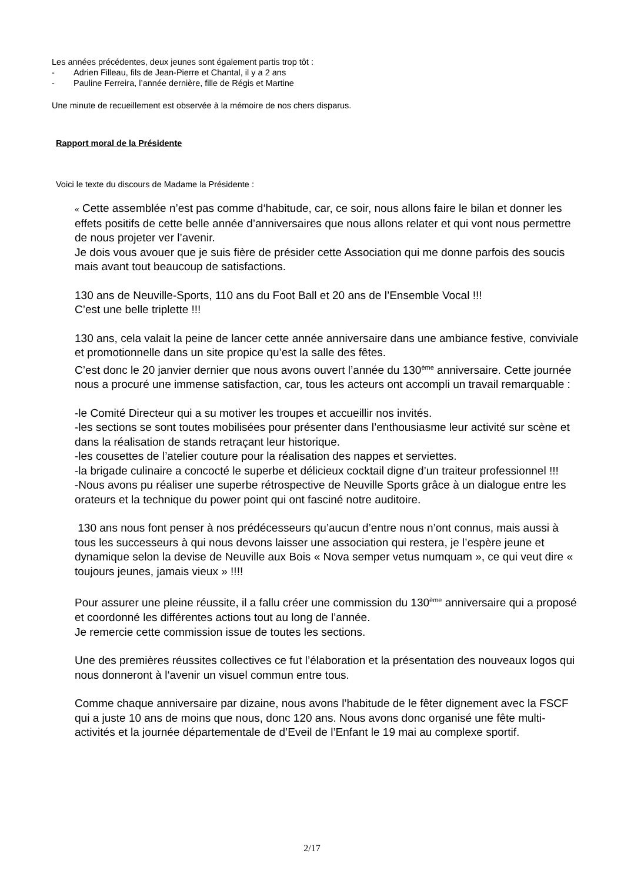Les années précédentes, deux jeunes sont également partis trop tôt :
- Adrien Filleau, fils de Jean-Pierre et Chantal, il y a 2 ans
- Pauline Ferreira, l’année dernière, fille de Régis et Martine
Une minute de recueillement est observée à la mémoire de nos chers disparus.
Rapport moral de la Présidente
Voici le texte du discours de Madame la Présidente :
« Cette assemblée n’est pas comme d‘habitude, car, ce soir, nous allons faire le bilan et donner les effets positifs de cette belle année d’anniversaires que nous allons relater et qui vont nous permettre de nous projeter ver l’avenir.
Je dois vous avouer que je suis fière de présider cette Association qui me donne parfois des soucis mais avant tout beaucoup de satisfactions.
130 ans de Neuville-Sports, 110 ans du Foot Ball et 20 ans de l’Ensemble Vocal !!!
C’est une belle triplette !!!
130 ans, cela valait la peine de lancer cette année anniversaire dans une ambiance festive, conviviale et promotionnelle dans un site propice qu’est la salle des fêtes.
C’est donc le 20 janvier dernier que nous avons ouvert l’année du 130<sup>ème</sup> anniversaire. Cette journée nous a procuré une immense satisfaction, car, tous les acteurs ont accompli un travail remarquable :
-le Comité Directeur qui a su motiver les troupes et accueillir nos invités.
-les sections se sont toutes mobilisées pour présenter dans l’enthousiasme leur activité sur scène et dans la réalisation de stands retraçant leur historique.
-les cousettes de l’atelier couture pour la réalisation des nappes et serviettes.
-la brigade culinaire a concocté le superbe et délicieux cocktail digne d’un traiteur professionnel !!!
-Nous avons pu réaliser une superbe rétrospective de Neuville Sports grâce à un dialogue entre les orateurs et la technique du power point qui ont fasciné notre auditoire.
130 ans nous font penser à nos prédécesseurs qu’aucun d’entre nous n’ont connus, mais aussi à tous les successeurs à qui nous devons laisser une association qui restera, je l’espère jeune et dynamique selon la devise de Neuville aux Bois « Nova semper vetus numquam », ce qui veut dire « toujours jeunes, jamais vieux » !!!!
Pour assurer une pleine réussite, il a fallu créer une commission du 130<sup>ème</sup> anniversaire qui a proposé et coordonné les différentes actions tout au long de l’année.
Je remercie cette commission issue de toutes les sections.
Une des premières réussites collectives ce fut l’élaboration et la présentation des nouveaux logos qui nous donneront à l‘avenir un visuel commun entre tous.
Comme chaque anniversaire par dizaine, nous avons l’habitude de le fêter dignement avec la FSCF qui a juste 10 ans de moins que nous, donc 120 ans. Nous avons donc organisé une fête multi-activités et la journée départementale de d’Eveil de l’Enfant le 19 mai au complexe sportif.
2/17